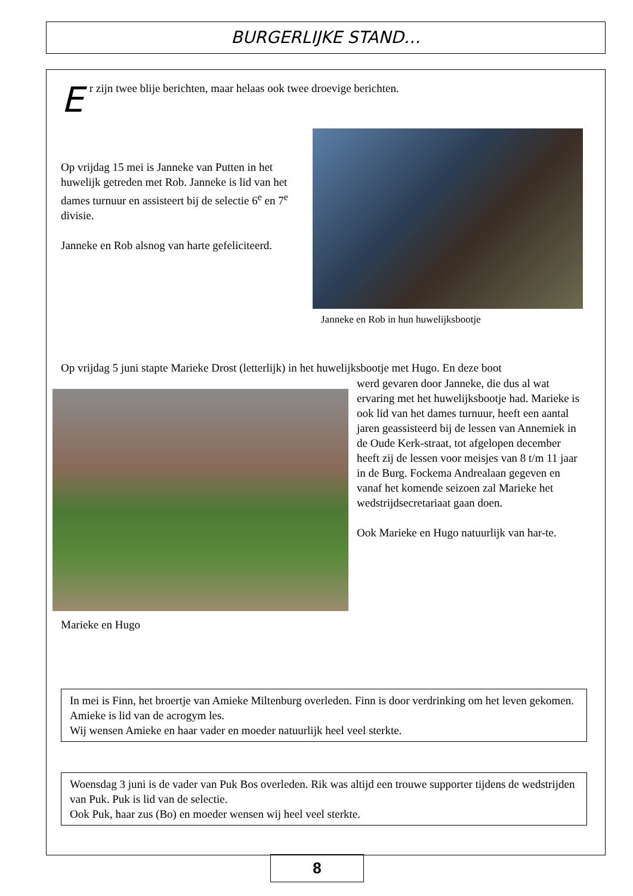BURGERLIJKE STAND…
Er zijn twee blije berichten, maar helaas ook twee droevige berichten.
Op vrijdag 15 mei is Janneke van Putten in het huwelijk getreden met Rob. Janneke is lid van het dames turnuur en assisteert bij de selectie 6<sup>e</sup> en 7<sup>e</sup> divisie.
Janneke en Rob alsnog van harte gefeliciteerd.
Janneke en Rob in hun huwelijksbootje
Op vrijdag 5 juni stapte Marieke Drost (letterlijk) in het huwelijksbootje met Hugo. En deze boot
werd gevaren door Janneke, die dus al wat ervaring met het huwelijksbootje had. Marieke is ook lid van het dames turnuur, heeft een aantal jaren geassisteerd bij de lessen van Annemiek in de Oude Kerk-straat, tot afgelopen december heeft zij de lessen voor meisjes van 8 t/m 11 jaar in de Burg. Fockema Andrealaan gegeven en vanaf het komende seizoen zal Marieke het wedstrijdsecretariaat gaan doen.
Ook Marieke en Hugo natuurlijk van har-te.
Marieke en Hugo
In mei is Finn, het broertje van Amieke Miltenburg overleden. Finn is door verdrinking om het leven gekomen. Amieke is lid van de acrogym les.
Wij wensen Amieke en haar vader en moeder natuurlijk heel veel sterkte.
Woensdag 3 juni is de vader van Puk Bos overleden. Rik was altijd een trouwe supporter tijdens de wedstrijden van Puk. Puk is lid van de selectie.
Ook Puk, haar zus (Bo) en moeder wensen wij heel veel sterkte.
8